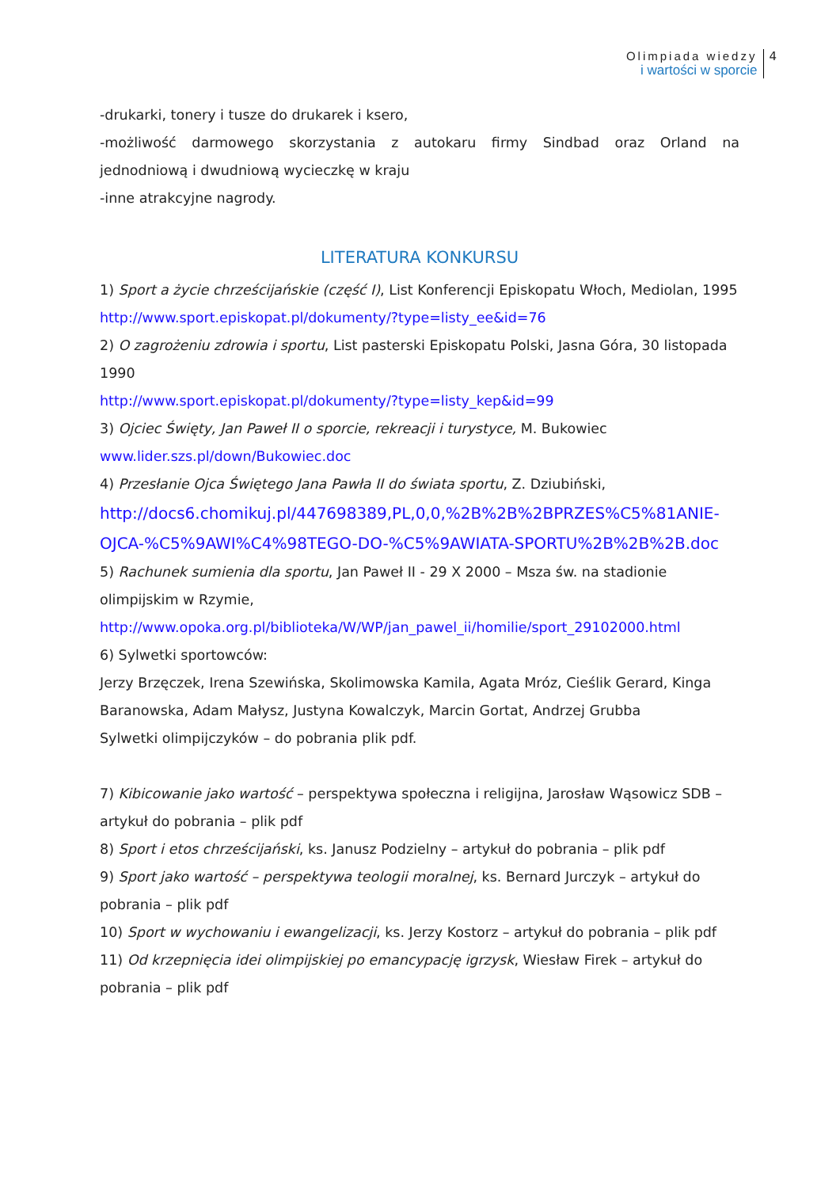Olimpiada wiedzy
i wartości w sporcie
4
-drukarki, tonery i tusze do drukarek i ksero,
-możliwość darmowego skorzystania z autokaru firmy Sindbad oraz Orland na
jednodniową i dwudniową wycieczkę w kraju
-inne atrakcyjne nagrody.
LITERATURA KONKURSU
1) Sport a życie chrześcijańskie (część I), List Konferencji Episkopatu Włoch, Mediolan, 1995
http://www.sport.episkopat.pl/dokumenty/?type=listy_ee&id=76
2) O zagrożeniu zdrowia i sportu, List pasterski Episkopatu Polski, Jasna Góra, 30 listopada 1990
http://www.sport.episkopat.pl/dokumenty/?type=listy_kep&id=99
3) Ojciec Święty, Jan Paweł II o sporcie, rekreacji i turystyce, M. Bukowiec
www.lider.szs.pl/down/Bukowiec.doc
4) Przesłanie Ojca Świętego Jana Pawła II do świata sportu, Z. Dziubiński,
http://docs6.chomikuj.pl/447698389,PL,0,0,%2B%2B%2BPRZES%C5%81ANIE-OJCA-%C5%9AWI%C4%98TEGO-DO-%C5%9AWIATA-SPORTU%2B%2B%2B.doc
5) Rachunek sumienia dla sportu, Jan Paweł II - 29 X 2000 – Msza św. na stadionie olimpijskim w Rzymie,
http://www.opoka.org.pl/biblioteka/W/WP/jan_pawel_ii/homilie/sport_29102000.html
6) Sylwetki sportowców:
Jerzy Brzęczek, Irena Szewińska, Skolimowska Kamila, Agata Mróz, Cieślik Gerard, Kinga Baranowska, Adam Małysz, Justyna Kowalczyk, Marcin Gortat, Andrzej Grubba
Sylwetki olimpijczyków – do pobrania plik pdf.
7) Kibicowanie jako wartość – perspektywa społeczna i religijna, Jarosław Wąsowicz SDB – artykuł do pobrania – plik pdf
8) Sport i etos chrześcijański, ks. Janusz Podzielny – artykuł do pobrania – plik pdf
9) Sport jako wartość – perspektywa teologii moralnej, ks. Bernard Jurczyk – artykuł do pobrania – plik pdf
10) Sport w wychowaniu i ewangelizacji, ks. Jerzy Kostorz – artykuł do pobrania – plik pdf
11) Od krzepnięcia idei olimpijskiej po emancypację igrzysk, Wiesław Firek – artykuł do pobrania – plik pdf